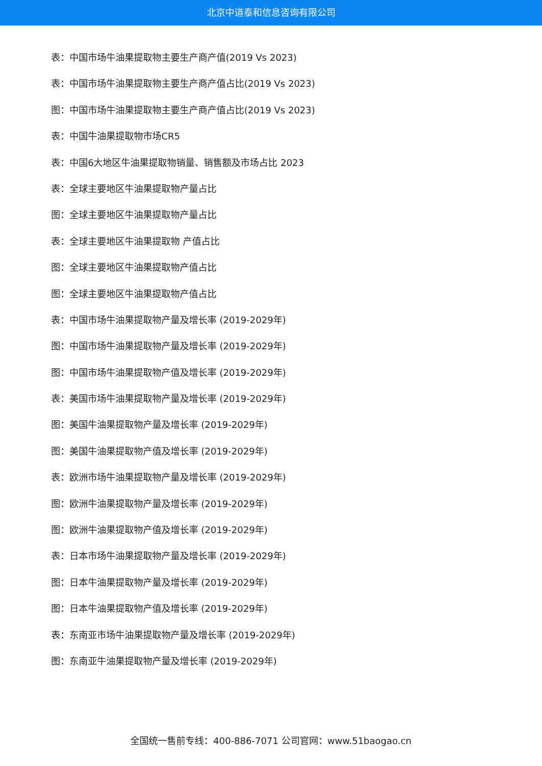北京中道泰和信息咨询有限公司
表：中国市场牛油果提取物主要生产商产值(2019 Vs 2023)
表：中国市场牛油果提取物主要生产商产值占比(2019 Vs 2023)
图：中国市场牛油果提取物主要生产商产值占比(2019 Vs 2023)
表：中国牛油果提取物市场CR5
表：中国6大地区牛油果提取物销量、销售额及市场占比 2023
表：全球主要地区牛油果提取物产量占比
图：全球主要地区牛油果提取物产量占比
表：全球主要地区牛油果提取物 产值占比
图：全球主要地区牛油果提取物产值占比
图：全球主要地区牛油果提取物产值占比
表：中国市场牛油果提取物产量及增长率 (2019-2029年)
图：中国市场牛油果提取物产量及增长率 (2019-2029年)
图：中国市场牛油果提取物产值及增长率 (2019-2029年)
表：美国市场牛油果提取物产量及增长率 (2019-2029年)
图：美国牛油果提取物产量及增长率 (2019-2029年)
图：美国牛油果提取物产值及增长率 (2019-2029年)
表：欧洲市场牛油果提取物产量及增长率 (2019-2029年)
图：欧洲牛油果提取物产量及增长率 (2019-2029年)
图：欧洲牛油果提取物产值及增长率 (2019-2029年)
表：日本市场牛油果提取物产量及增长率 (2019-2029年)
图：日本牛油果提取物产量及增长率 (2019-2029年)
图：日本牛油果提取物产值及增长率 (2019-2029年)
表：东南亚市场牛油果提取物产量及增长率 (2019-2029年)
图：东南亚牛油果提取物产量及增长率 (2019-2029年)
全国统一售前专线：400-886-7071 公司官网：www.51baogao.cn